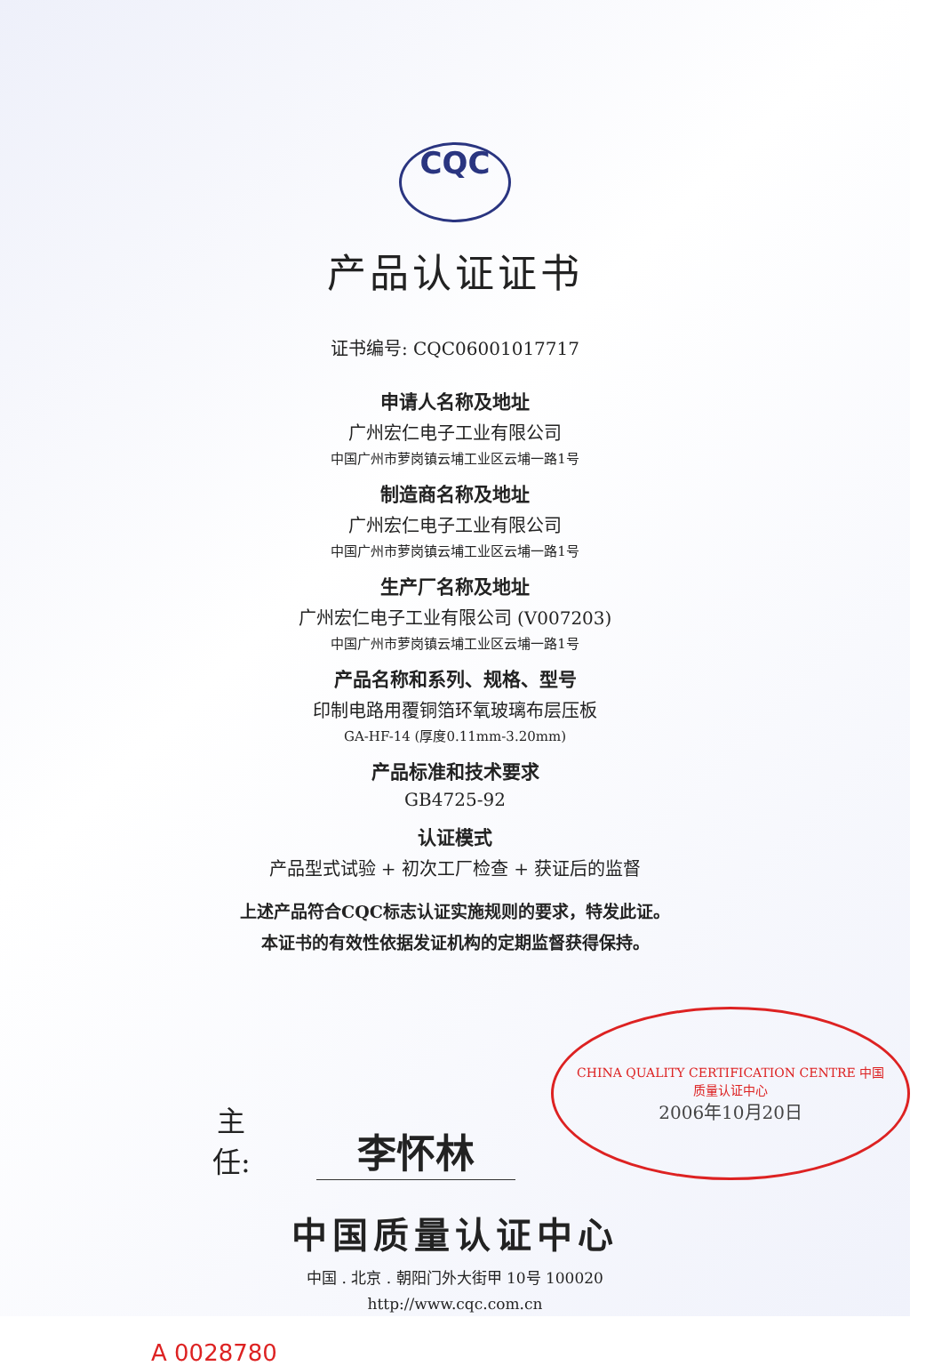CQC
产品认证证书
证书编号: CQC06001017717
申请人名称及地址
广州宏仁电子工业有限公司
中国广州市萝岗镇云埔工业区云埔一路1号
制造商名称及地址
广州宏仁电子工业有限公司
中国广州市萝岗镇云埔工业区云埔一路1号
生产厂名称及地址
广州宏仁电子工业有限公司 (V007203)
中国广州市萝岗镇云埔工业区云埔一路1号
产品名称和系列、规格、型号
印制电路用覆铜箔环氧玻璃布层压板
GA-HF-14 (厚度0.11mm-3.20mm)
产品标准和技术要求
GB4725-92
认证模式
产品型式试验 + 初次工厂检查 + 获证后的监督
上述产品符合CQC标志认证实施规则的要求，特发此证。
本证书的有效性依据发证机构的定期监督获得保持。
主 任: 李怀林 CHINA QUALITY CERTIFICATION CENTRE 中国质量认证中心
2006年10月20日
中国质量认证中心
中国 . 北京 . 朝阳门外大街甲 10号 100020
http://www.cqc.com.cn
A 0028780